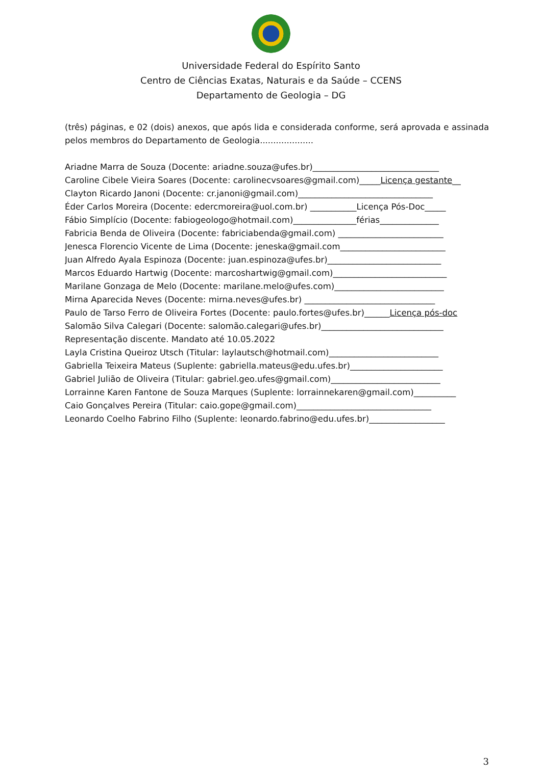Universidade Federal do Espírito Santo
Centro de Ciências Exatas, Naturais e da Saúde – CCENS
Departamento de Geologia – DG
(três) páginas, e 02 (dois) anexos, que após lida e considerada conforme, será aprovada e assinada pelos membros do Departamento de Geologia....................
Ariadne Marra de Souza (Docente: ariadne.souza@ufes.br)______________________________
Caroline Cibele Vieira Soares (Docente: carolinecvsoares@gmail.com)_____Licença gestante__
Clayton Ricardo Janoni (Docente: cr.janoni@gmail.com)________________________________
Éder Carlos Moreira (Docente: edercmoreira@uol.com.br) ___________Licença Pós-Doc_____
Fábio Simplício (Docente: fabiogeologo@hotmail.com)_______________férias______________
Fabricia Benda de Oliveira (Docente: fabriciabenda@gmail.com) _________________________
Jenesca Florencio Vicente de Lima (Docente: jeneska@gmail.com_________________________
Juan Alfredo Ayala Espinoza (Docente: juan.espinoza@ufes.br)___________________________
Marcos Eduardo Hartwig (Docente: marcoshartwig@gmail.com)___________________________
Marilane Gonzaga de Melo (Docente: marilane.melo@ufes.com)__________________________
Mirna Aparecida Neves (Docente: mirna.neves@ufes.br) _______________________________
Paulo de Tarso Ferro de Oliveira Fortes (Docente: paulo.fortes@ufes.br)______Licença pós-doc
Salomão Silva Calegari (Docente: salomão.calegari@ufes.br)_____________________________
Representação discente. Mandato até 10.05.2022
Layla Cristina Queiroz Utsch (Titular: laylautsch@hotmail.com)__________________________
Gabriella Teixeira Mateus (Suplente: gabriella.mateus@edu.ufes.br)______________________
Gabriel Julião de Oliveira (Titular: gabriel.geo.ufes@gmail.com)__________________________
Lorrainne Karen Fantone de Souza Marques (Suplente: lorrainnekaren@gmail.com)__________
Caio Gonçalves Pereira (Titular: caio.gope@gmail.com)________________________________
Leonardo Coelho Fabrino Filho (Suplente: leonardo.fabrino@edu.ufes.br)__________________
3